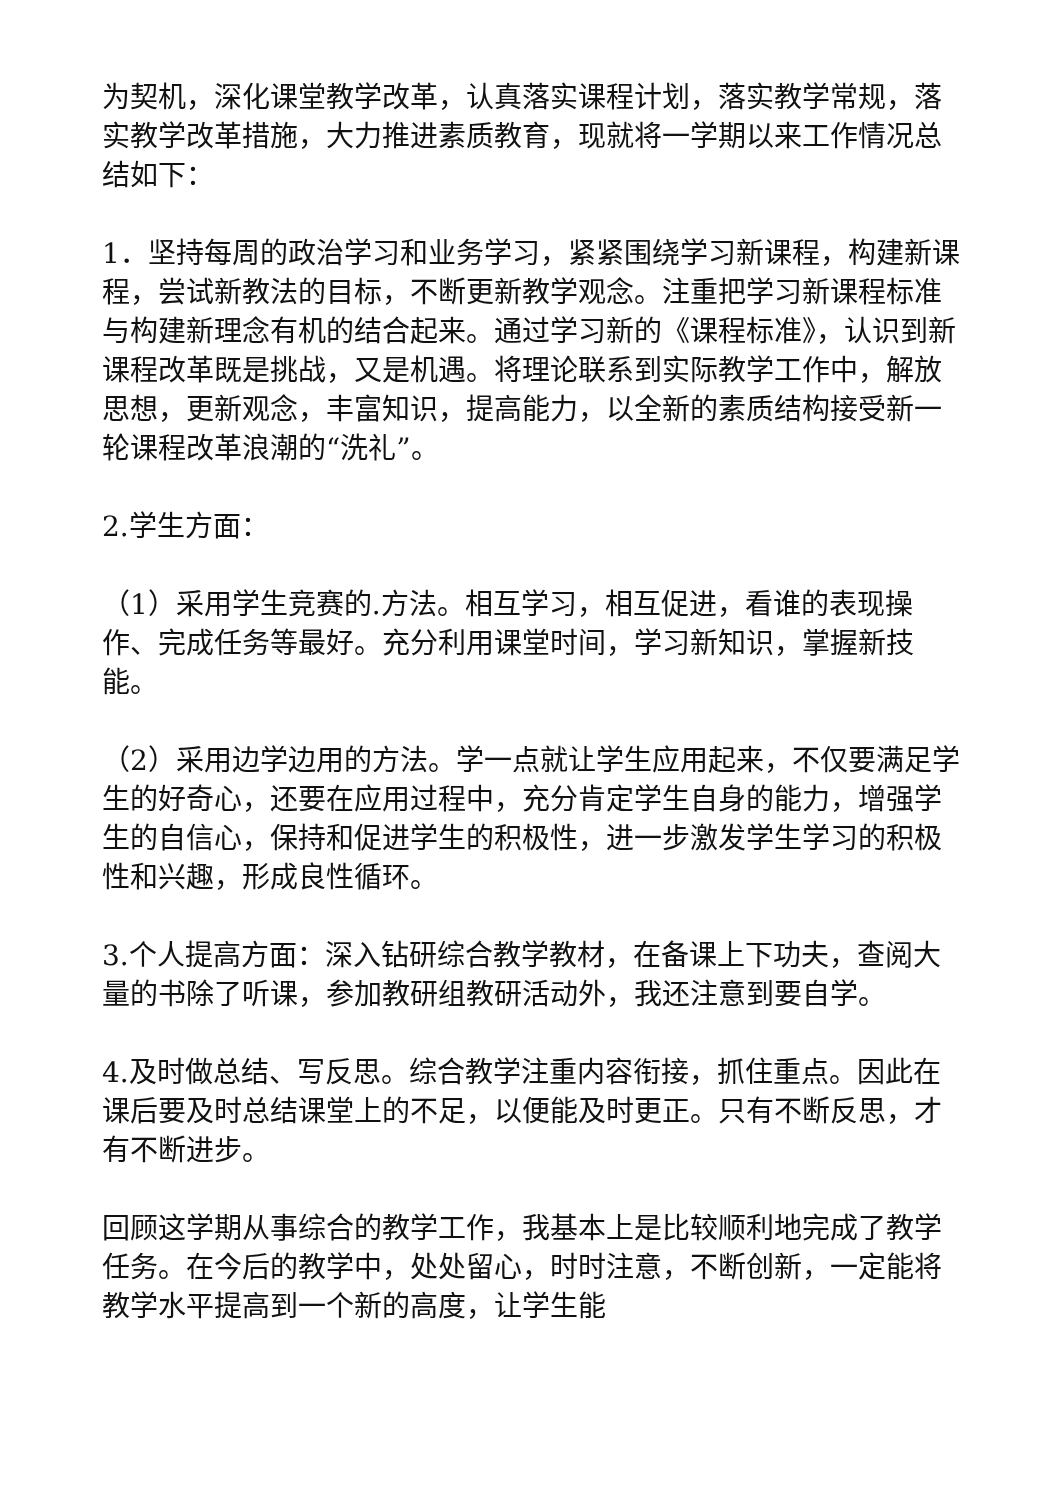为契机，深化课堂教学改革，认真落实课程计划，落实教学常规，落实教学改革措施，大力推进素质教育，现就将一学期以来工作情况总结如下：
1．坚持每周的政治学习和业务学习，紧紧围绕学习新课程，构建新课程，尝试新教法的目标，不断更新教学观念。注重把学习新课程标准与构建新理念有机的结合起来。通过学习新的《课程标准》，认识到新课程改革既是挑战，又是机遇。将理论联系到实际教学工作中，解放思想，更新观念，丰富知识，提高能力，以全新的素质结构接受新一轮课程改革浪潮的“洗礼”。
2.学生方面：
（1）采用学生竞赛的.方法。相互学习，相互促进，看谁的表现操作、完成任务等最好。充分利用课堂时间，学习新知识，掌握新技能。
（2）采用边学边用的方法。学一点就让学生应用起来，不仅要满足学生的好奇心，还要在应用过程中，充分肯定学生自身的能力，增强学生的自信心，保持和促进学生的积极性，进一步激发学生学习的积极性和兴趣，形成良性循环。
3.个人提高方面：深入钻研综合教学教材，在备课上下功夫，查阅大量的书除了听课，参加教研组教研活动外，我还注意到要自学。
4.及时做总结、写反思。综合教学注重内容衔接，抓住重点。因此在课后要及时总结课堂上的不足，以便能及时更正。只有不断反思，才有不断进步。
回顾这学期从事综合的教学工作，我基本上是比较顺利地完成了教学任务。在今后的教学中，处处留心，时时注意，不断创新，一定能将教学水平提高到一个新的高度，让学生能